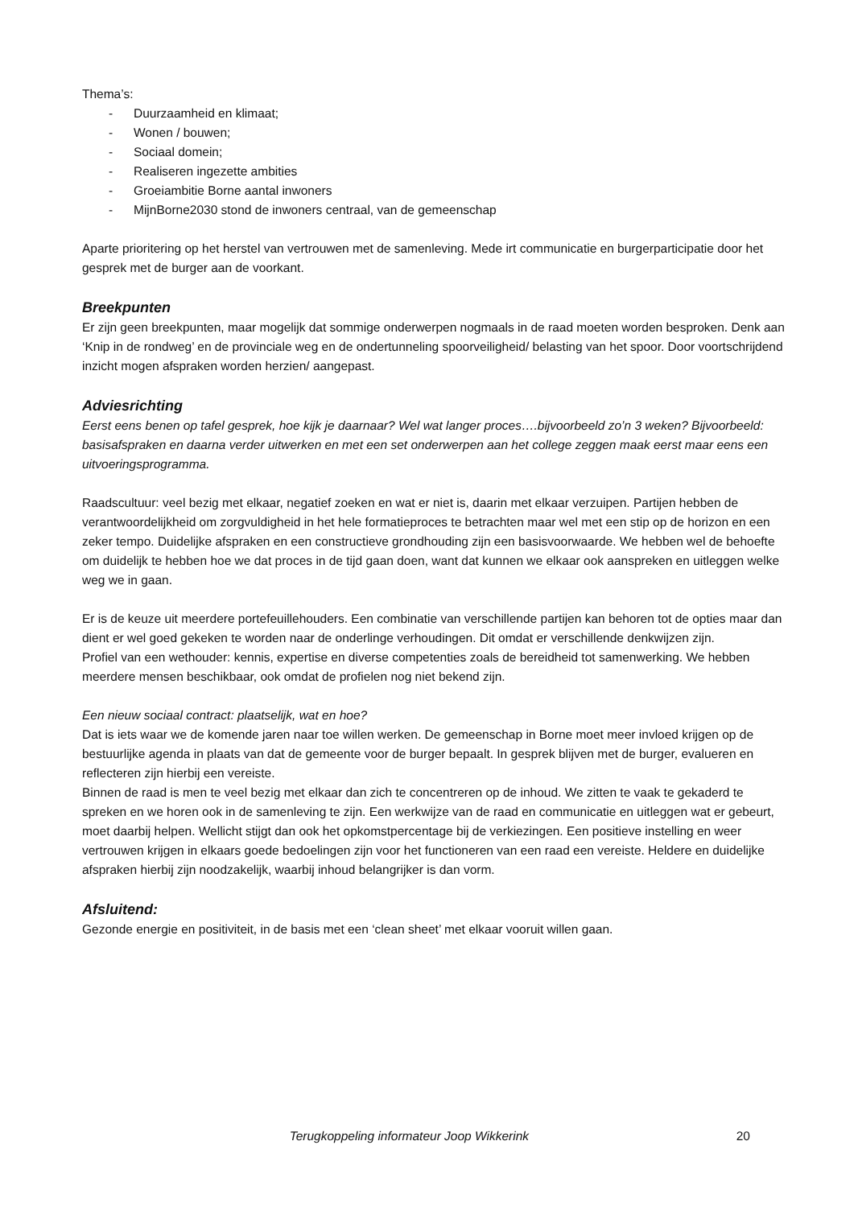Thema’s:
- Duurzaamheid en klimaat;
- Wonen / bouwen;
- Sociaal domein;
- Realiseren ingezette ambities
- Groeiambitie Borne aantal inwoners
- MijnBorne2030 stond de inwoners centraal, van de gemeenschap
Aparte prioritering op het herstel van vertrouwen met de samenleving. Mede irt communicatie en burgerparticipatie door het gesprek met de burger aan de voorkant.
Breekpunten
Er zijn geen breekpunten, maar mogelijk dat sommige onderwerpen nogmaals in de raad moeten worden besproken. Denk aan ‘Knip in de rondweg’ en de provinciale weg en de ondertunneling spoorveiligheid/ belasting van het spoor. Door voortschrijdend inzicht mogen afspraken worden herzien/ aangepast.
Adviesrichting
Eerst eens benen op tafel gesprek, hoe kijk je daarnaar? Wel wat langer proces….bijvoorbeeld zo’n 3 weken? Bijvoorbeeld: basisafspraken en daarna verder uitwerken en met een set onderwerpen aan het college zeggen maak eerst maar eens een uitvoeringsprogramma.
Raadscultuur: veel bezig met elkaar, negatief zoeken en wat er niet is, daarin met elkaar verzuipen. Partijen hebben de verantwoordelijkheid om zorgvuldigheid in het hele formatieproces te betrachten maar wel met een stip op de horizon en een zeker tempo. Duidelijke afspraken en een constructieve grondhouding zijn een basisvoorwaarde. We hebben wel de behoefte om duidelijk te hebben hoe we dat proces in de tijd gaan doen, want dat kunnen we elkaar ook aanspreken en uitleggen welke weg we in gaan.
Er is de keuze uit meerdere portefeuillehouders. Een combinatie van verschillende partijen kan behoren tot de opties maar dan dient er wel goed gekeken te worden naar de onderlinge verhoudingen. Dit omdat er verschillende denkwijzen zijn.
Profiel van een wethouder: kennis, expertise en diverse competenties zoals de bereidheid tot samenwerking. We hebben meerdere mensen beschikbaar, ook omdat de profielen nog niet bekend zijn.
Een nieuw sociaal contract: plaatselijk, wat en hoe?
Dat is iets waar we de komende jaren naar toe willen werken. De gemeenschap in Borne moet meer invloed krijgen op de bestuurlijke agenda in plaats van dat de gemeente voor de burger bepaalt. In gesprek blijven met de burger, evalueren en reflecteren zijn hierbij een vereiste.
Binnen de raad is men te veel bezig met elkaar dan zich te concentreren op de inhoud. We zitten te vaak te gekaderd te spreken en we horen ook in de samenleving te zijn. Een werkwijze van de raad en communicatie en uitleggen wat er gebeurt, moet daarbij helpen. Wellicht stijgt dan ook het opkomstpercentage bij de verkiezingen. Een positieve instelling en weer vertrouwen krijgen in elkaars goede bedoelingen zijn voor het functioneren van een raad een vereiste. Heldere en duidelijke afspraken hierbij zijn noodzakelijk, waarbij inhoud belangrijker is dan vorm.
Afsluitend:
Gezonde energie en positiviteit, in de basis met een ‘clean sheet’ met elkaar vooruit willen gaan.
Terugkoppeling informateur Joop Wikkerink 20